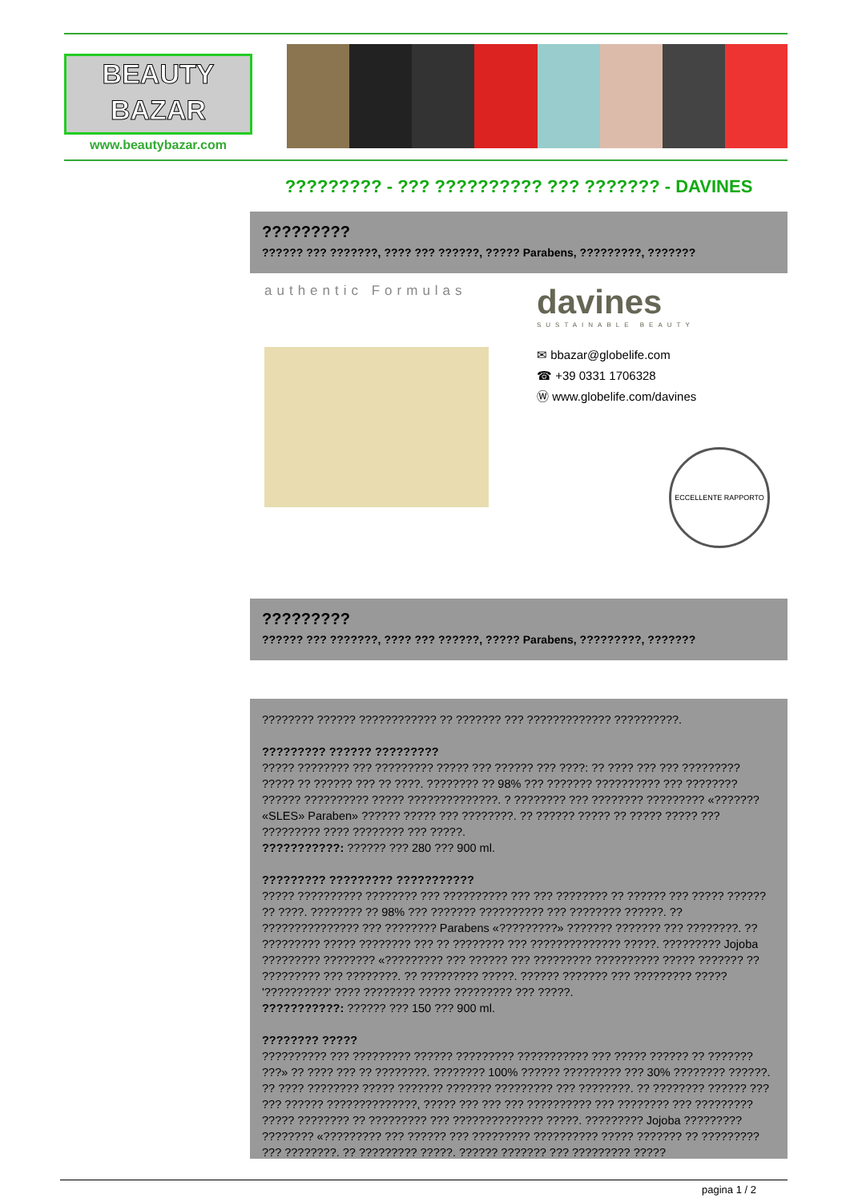BEAUTY
BAZAR
www.beautybazar.com
????????? - ??? ?????????? ??? ??????? - DAVINES
?????????
?????? ??? ???????, ???? ??? ??????, ????? Parabens, ?????????, ???????
authentic Formulas
davines
SUSTAINABLE BEAUTY
✉ bbazar@globelife.com
☎ +39 0331 1706328
Ⓦ www.globelife.com/davines
ECCELLENTE RAPPORTO
?????????
?????? ??? ???????, ???? ??? ??????, ????? Parabens, ?????????, ???????
???????? ?????? ???????????? ?? ??????? ??? ????????????? ??????????.
????????? ?????? ?????????
????? ???????? ??? ????????? ????? ??? ?????? ??? ????: ?? ???? ??? ??? ????????? ????? ?? ?????? ??? ?? ????. ???????? ?? 98% ??? ??????? ?????????? ??? ???????? ?????? ?????????? ????? ??????????????. ? ???????? ??? ???????? ????????? «??????? «SLES» Paraben» ?????? ????? ??? ????????. ?? ?????? ????? ?? ????? ????? ??? ????????? ???? ???????? ??? ?????.
???????????: ?????? ??? 280 ??? 900 ml.
????????? ????????? ???????????
????? ?????????? ???????? ??? ?????????? ??? ??? ???????? ?? ?????? ??? ????? ?????? ?? ????. ???????? ?? 98% ??? ??????? ?????????? ??? ???????? ??????. ?? ??????????????? ??? ???????? Parabens «?????????» ??????? ??????? ??? ????????. ?? ????????? ????? ???????? ??? ?? ???????? ??? ?????????????? ?????. ????????? Jojoba ????????? ???????? «????????? ??? ?????? ??? ????????? ?????????? ????? ??????? ?? ????????? ??? ????????. ?? ????????? ?????. ?????? ??????? ??? ????????? ????? '??????????' ???? ???????? ????? ????????? ??? ?????.
???????????: ?????? ??? 150 ??? 900 ml.
???????? ?????
?????????? ??? ????????? ?????? ????????? ??????????? ??? ????? ?????? ?? ??????? ???» ?? ???? ??? ?? ????????. ???????? 100% ?????? ????????? ??? 30% ???????? ??????. ?? ???? ???????? ????? ??????? ??????? ????????? ??? ????????. ?? ???????? ?????? ??? ??? ?????? ??????????????, ????? ??? ??? ??? ?????????? ??? ???????? ??? ????????? ????? ???????? ?? ????????? ??? ?????????????? ?????. ????????? Jojoba ????????? ???????? «????????? ??? ?????? ??? ????????? ?????????? ????? ??????? ?? ????????? ??? ????????. ?? ????????? ?????. ?????? ??????? ??? ????????? ?????
pagina 1 / 2